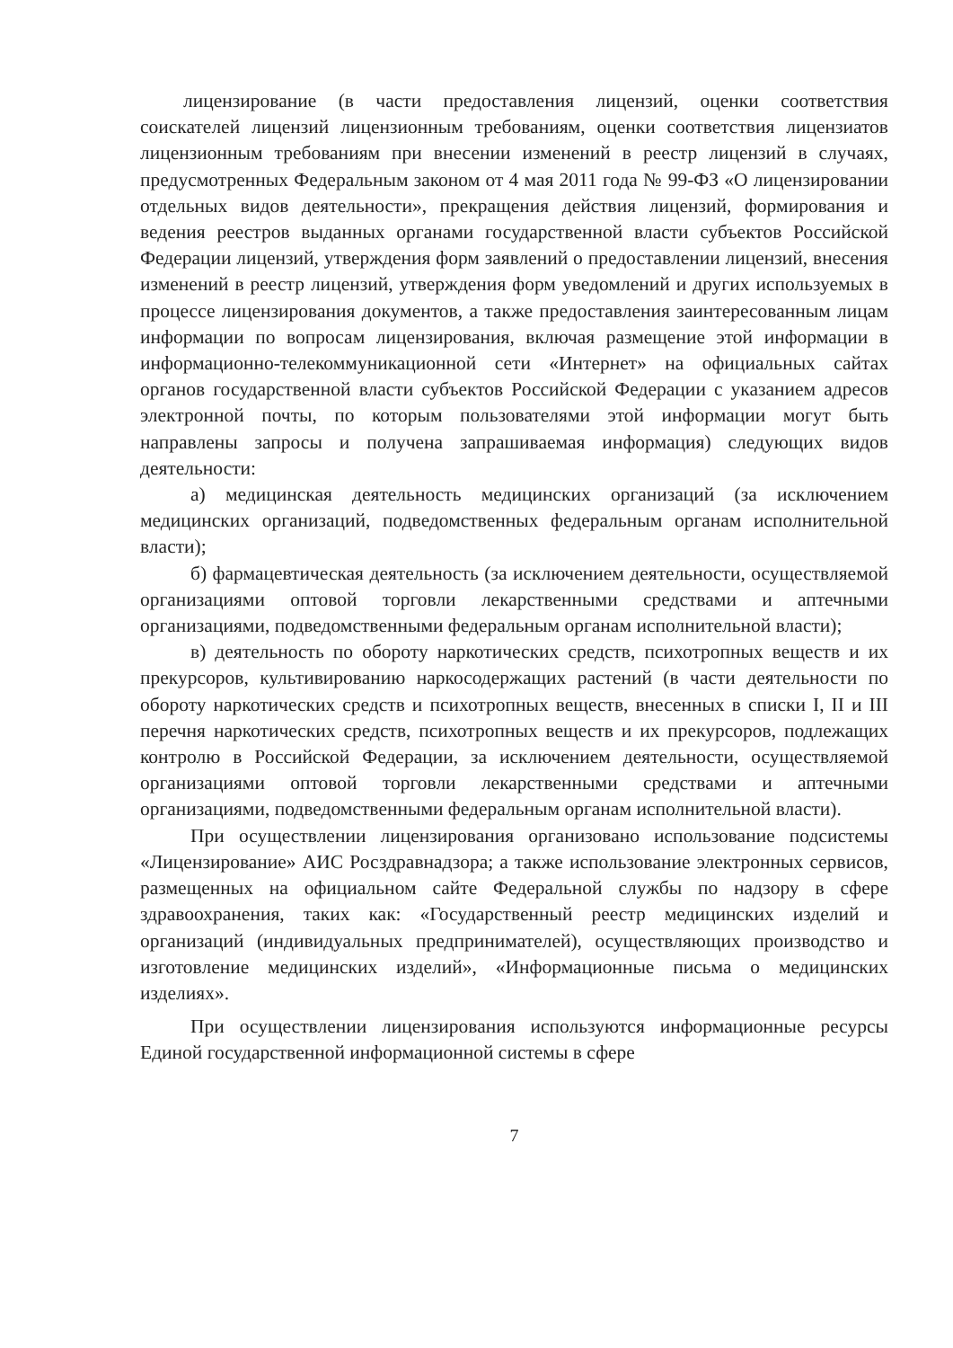лицензирование (в части предоставления лицензий, оценки соответствия соискателей лицензий лицензионным требованиям, оценки соответствия лицензиатов лицензионным требованиям при внесении изменений в реестр лицензий в случаях, предусмотренных Федеральным законом от 4 мая 2011 года № 99-ФЗ «О лицензировании отдельных видов деятельности», прекращения действия лицензий, формирования и ведения реестров выданных органами государственной власти субъектов Российской Федерации лицензий, утверждения форм заявлений о предоставлении лицензий, внесения изменений в реестр лицензий, утверждения форм уведомлений и других используемых в процессе лицензирования документов, а также предоставления заинтересованным лицам информации по вопросам лицензирования, включая размещение этой информации в информационно-телекоммуникационной сети «Интернет» на официальных сайтах органов государственной власти субъектов Российской Федерации с указанием адресов электронной почты, по которым пользователями этой информации могут быть направлены запросы и получена запрашиваемая информация) следующих видов деятельности:
а) медицинская деятельность медицинских организаций (за исключением медицинских организаций, подведомственных федеральным органам исполнительной власти);
б) фармацевтическая деятельность (за исключением деятельности, осуществляемой организациями оптовой торговли лекарственными средствами и аптечными организациями, подведомственными федеральным органам исполнительной власти);
в) деятельность по обороту наркотических средств, психотропных веществ и их прекурсоров, культивированию наркосодержащих растений (в части деятельности по обороту наркотических средств и психотропных веществ, внесенных в списки I, II и III перечня наркотических средств, психотропных веществ и их прекурсоров, подлежащих контролю в Российской Федерации, за исключением деятельности, осуществляемой организациями оптовой торговли лекарственными средствами и аптечными организациями, подведомственными федеральным органам исполнительной власти).
При осуществлении лицензирования организовано использование подсистемы «Лицензирование» АИС Росздравнадзора; а также использование электронных сервисов, размещенных на официальном сайте Федеральной службы по надзору в сфере здравоохранения, таких как: «Государственный реестр медицинских изделий и организаций (индивидуальных предпринимателей), осуществляющих производство и изготовление медицинских изделий», «Информационные письма о медицинских изделиях».
При осуществлении лицензирования используются информационные ресурсы Единой государственной информационной системы в сфере
7